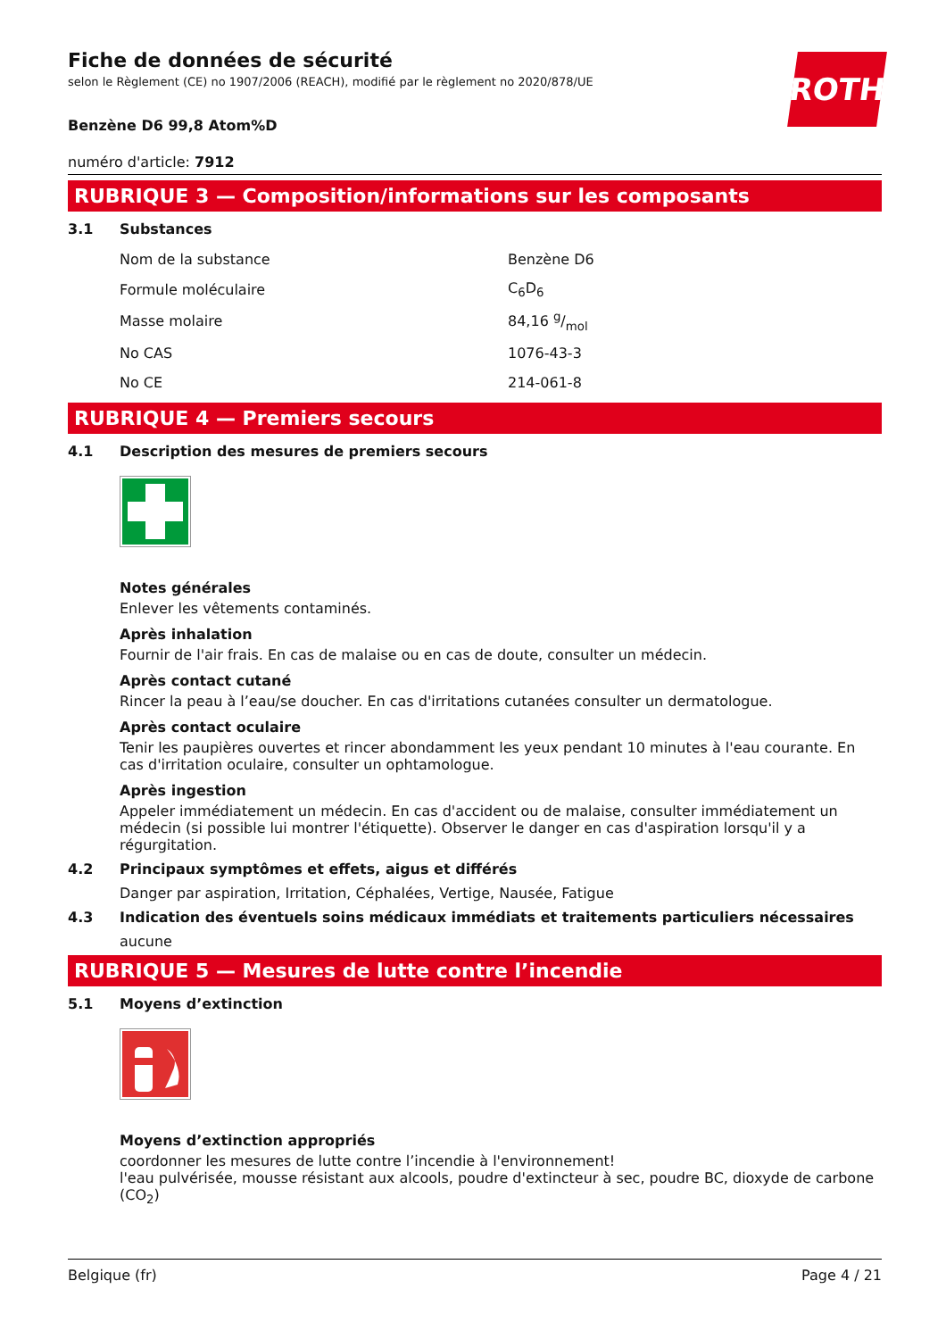ROTH
Fiche de données de sécurité
selon le Règlement (CE) no 1907/2006 (REACH), modifié par le règlement no 2020/878/UE
Benzène D6 99,8 Atom%D
numéro d'article: 7912
RUBRIQUE 3 — Composition/informations sur les composants
3.1 Substances
| Nom de la substance | Benzène D6 |
| Formule moléculaire | C<sub>6</sub>D<sub>6</sub> |
| Masse molaire | 84,16 g/mol |
| No CAS | 1076-43-3 |
| No CE | 214-061-8 |
RUBRIQUE 4 — Premiers secours
4.1 Description des mesures de premiers secours
Notes générales
Enlever les vêtements contaminés.
Après inhalation
Fournir de l'air frais. En cas de malaise ou en cas de doute, consulter un médecin.
Après contact cutané
Rincer la peau à l’eau/se doucher. En cas d'irritations cutanées consulter un dermatologue.
Après contact oculaire
Tenir les paupières ouvertes et rincer abondamment les yeux pendant 10 minutes à l'eau courante. En cas d'irritation oculaire, consulter un ophtamologue.
Après ingestion
Appeler immédiatement un médecin. En cas d'accident ou de malaise, consulter immédiatement un médecin (si possible lui montrer l'étiquette). Observer le danger en cas d'aspiration lorsqu'il y a régurgitation.
4.2 Principaux symptômes et effets, aigus et différés
Danger par aspiration, Irritation, Céphalées, Vertige, Nausée, Fatigue
4.3 Indication des éventuels soins médicaux immédiats et traitements particuliers nécessaires
aucune
RUBRIQUE 5 — Mesures de lutte contre l’incendie
5.1 Moyens d’extinction
Moyens d’extinction appropriés
coordonner les mesures de lutte contre l’incendie à l'environnement!
l'eau pulvérisée, mousse résistant aux alcools, poudre d'extincteur à sec, poudre BC, dioxyde de carbone (CO<sub>2</sub>)
Belgique (fr) Page 4 / 21